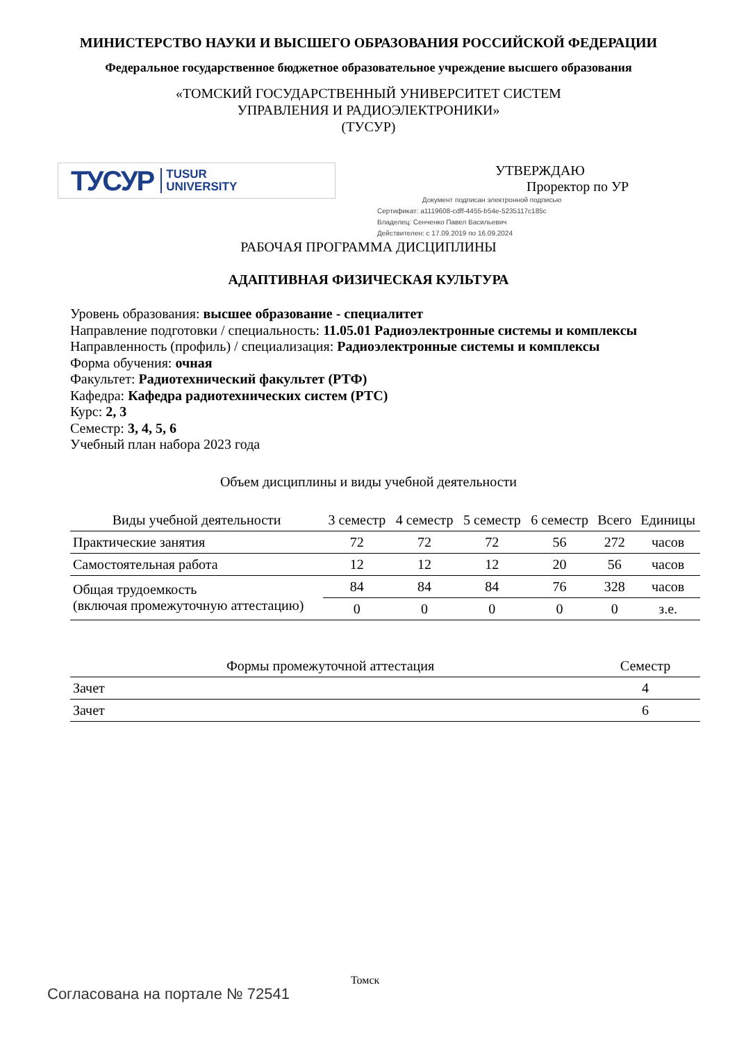МИНИСТЕРСТВО НАУКИ И ВЫСШЕГО ОБРАЗОВАНИЯ РОССИЙСКОЙ ФЕДЕРАЦИИ
Федеральное государственное бюджетное образовательное учреждение высшего образования
«ТОМСКИЙ ГОСУДАРСТВЕННЫЙ УНИВЕРСИТЕТ СИСТЕМ
УПРАВЛЕНИЯ И РАДИОЭЛЕКТРОНИКИ»
(ТУСУР)
ТУСУР TUSUR
UNIVERSITY
УТВЕРЖДАЮ
Проректор по УР
Документ подписан электронной подписью
Сертификат: a1119608-cdff-4455-b54e-5235117c185c
Владелец: Сенченко Павел Васильевич
Действителен: с 17.09.2019 по 16.09.2024
РАБОЧАЯ ПРОГРАММА ДИСЦИПЛИНЫ
АДАПТИВНАЯ ФИЗИЧЕСКАЯ КУЛЬТУРА
Уровень образования: высшее образование - специалитет
Направление подготовки / специальность: 11.05.01 Радиоэлектронные системы и комплексы
Направленность (профиль) / специализация: Радиоэлектронные системы и комплексы
Форма обучения: очная
Факультет: Радиотехнический факультет (РТФ)
Кафедра: Кафедра радиотехнических систем (РТС)
Курс: 2, 3
Семестр: 3, 4, 5, 6
Учебный план набора 2023 года
Объем дисциплины и виды учебной деятельности
| Виды учебной деятельности | 3 семестр | 4 семестр | 5 семестр | 6 семестр | Всего | Единицы |
| --- | --- | --- | --- | --- | --- | --- |
| Практические занятия | 72 | 72 | 72 | 56 | 272 | часов |
| Самостоятельная работа | 12 | 12 | 12 | 20 | 56 | часов |
| Общая трудоемкость (включая промежуточную аттестацию) | 84 | 84 | 84 | 76 | 328 | часов |
| | 0 | 0 | 0 | 0 | 0 | з.е. |
| Формы промежуточной аттестация | Семестр |
| --- | --- |
| Зачет | 4 |
| Зачет | 6 |
Томск
Согласована на портале № 72541